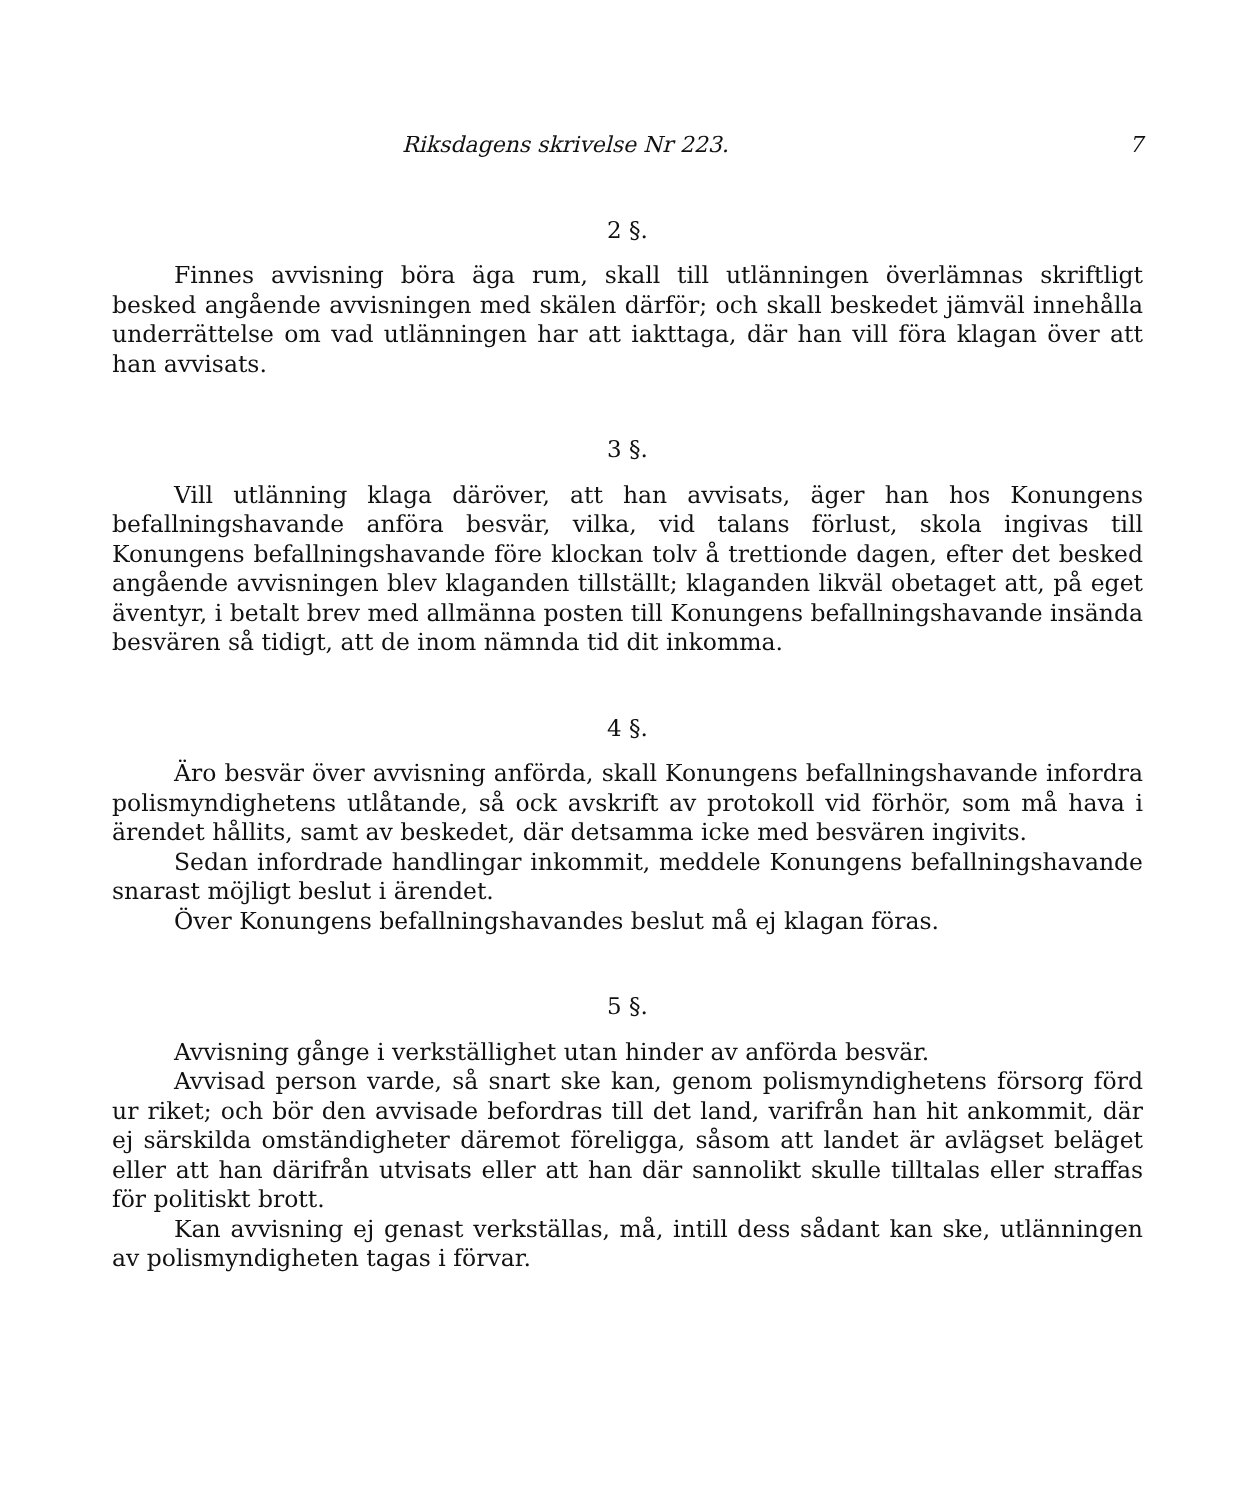Riksdagens skrivelse Nr 223. 7
2 §.
Finnes avvisning böra äga rum, skall till utlänningen överlämnas skriftligt besked angående avvisningen med skälen därför; och skall beskedet jämväl innehålla underrättelse om vad utlänningen har att iakttaga, där han vill föra klagan över att han avvisats.
3 §.
Vill utlänning klaga däröver, att han avvisats, äger han hos Konungens befallningshavande anföra besvär, vilka, vid talans förlust, skola ingivas till Konungens befallningshavande före klockan tolv å trettionde dagen, efter det besked angående avvisningen blev klaganden tillställt; klaganden likväl obetaget att, på eget äventyr, i betalt brev med allmänna posten till Konungens befallningshavande insända besvären så tidigt, att de inom nämnda tid dit inkomma.
4 §.
Äro besvär över avvisning anförda, skall Konungens befallningshavande infordra polismyndighetens utlåtande, så ock avskrift av protokoll vid förhör, som må hava i ärendet hållits, samt av beskedet, där detsamma icke med besvären ingivits.
Sedan infordrade handlingar inkommit, meddele Konungens befallningshavande snarast möjligt beslut i ärendet.
Över Konungens befallningshavandes beslut må ej klagan föras.
5 §.
Avvisning gånge i verkställighet utan hinder av anförda besvär.
Avvisad person varde, så snart ske kan, genom polismyndighetens försorg förd ur riket; och bör den avvisade befordras till det land, varifrån han hit ankommit, där ej särskilda omständigheter däremot föreligga, såsom att landet är avlägset beläget eller att han därifrån utvisats eller att han där sannolikt skulle tilltalas eller straffas för politiskt brott.
Kan avvisning ej genast verkställas, må, intill dess sådant kan ske, utlänningen av polismyndigheten tagas i förvar.